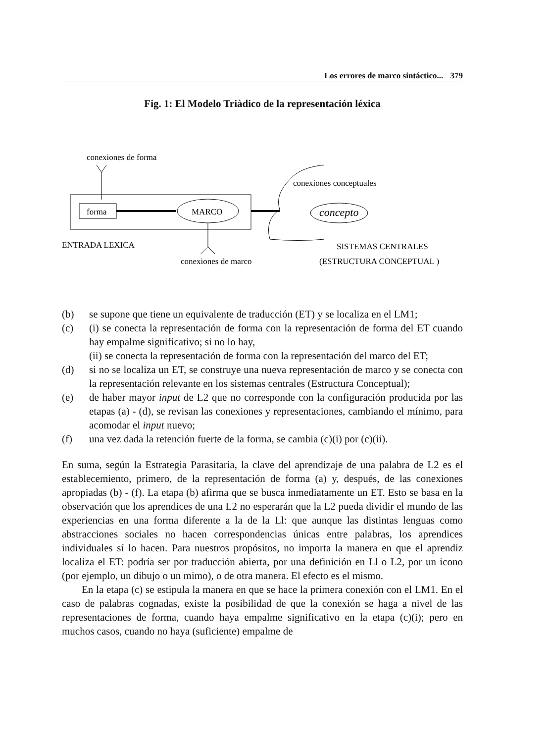Los errores de marco sintáctico... 379
Fig. 1: El Modelo Triàdico de la representación léxica
conexiones de forma
forma
MARCO
conexiones conceptuales
concepto
ENTRADA LEXICA
SISTEMAS CENTRALES
conexiones de marco
(ESTRUCTURA CONCEPTUAL )
(b) se supone que tiene un equivalente de traducción (ET) y se localiza en el LM1;
(c) (i) se conecta la representación de forma con la representación de forma del ET cuando hay empalme significativo; si no lo hay,
(ii) se conecta la representación de forma con la representación del marco del ET;
(d) si no se localiza un ET, se construye una nueva representación de marco y se conecta con la representación relevante en los sistemas centrales (Estructura Conceptual);
(e) de haber mayor input de L2 que no corresponde con la configuración producida por las etapas (a) - (d), se revisan las conexiones y representaciones, cambiando el mínimo, para acomodar el input nuevo;
(f) una vez dada la retención fuerte de la forma, se cambia (c)(i) por (c)(ii).
En suma, según la Estrategia Parasitaria, la clave del aprendizaje de una palabra de L2 es el establecemiento, primero, de la representación de forma (a) y, después, de las conexiones apropiadas (b) - (f). La etapa (b) afirma que se busca inmediatamente un ET. Esto se basa en la observación que los aprendices de una L2 no esperarán que la L2 pueda dividir el mundo de las experiencias en una forma diferente a la de la Ll: que aunque las distintas lenguas como abstracciones sociales no hacen correspondencias únicas entre palabras, los aprendices individuales sí lo hacen. Para nuestros propósitos, no importa la manera en que el aprendiz localiza el ET: podría ser por traducción abierta, por una definición en Ll o L2, por un icono (por ejemplo, un dibujo o un mimo), o de otra manera. El efecto es el mismo.
En la etapa (c) se estipula la manera en que se hace la primera conexión con el LM1. En el caso de palabras cognadas, existe la posibilidad de que la conexión se haga a nivel de las representaciones de forma, cuando haya empalme significativo en la etapa (c)(i); pero en muchos casos, cuando no haya (suficiente) empalme de